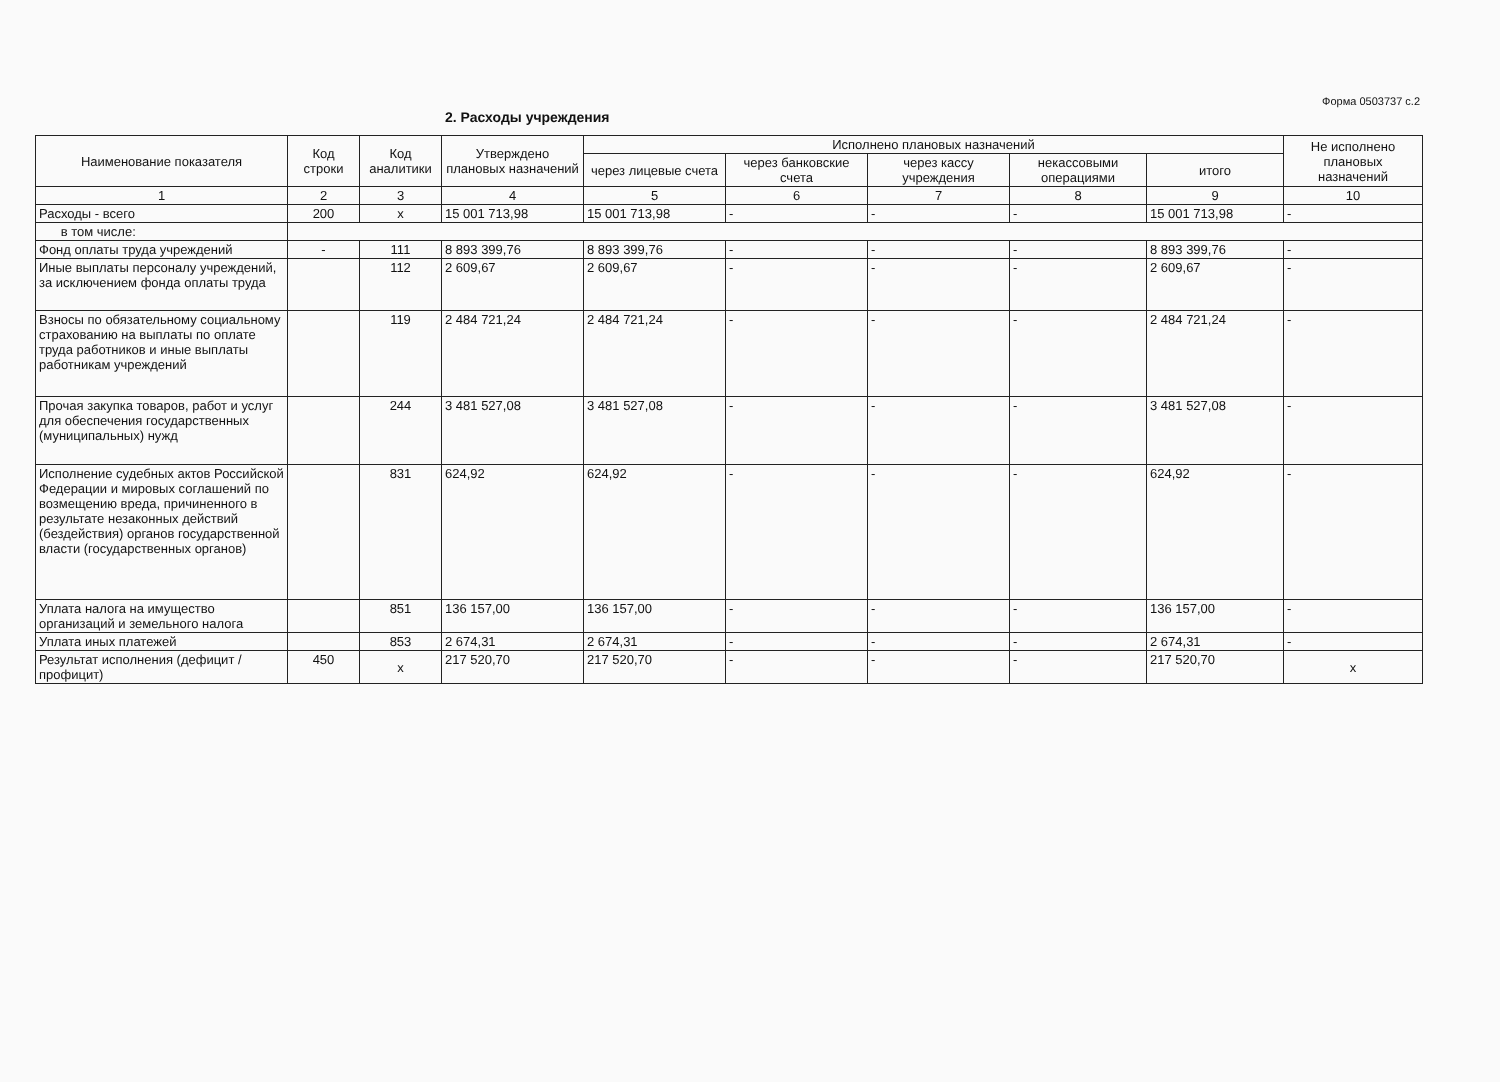Форма 0503737 с.2
2. Расходы учреждения
| Наименование показателя | Код строки | Код аналитики | Утверждено плановых назначений | Исполнено плановых назначений | | | | | Не исполнено плановых назначений |
| --- | --- | --- | --- | --- | --- | --- | --- | --- | --- |
| | | | | через лицевые счета | через банковские счета | через кассу учреждения | некассовыми операциями | итого | |
| 1 | 2 | 3 | 4 | 5 | 6 | 7 | 8 | 9 | 10 |
| Расходы - всего | 200 | x | 15 001 713,98 | 15 001 713,98 | - | - | - | 15 001 713,98 | - |
| в том числе: | | | | | | | | | |
| Фонд оплаты труда учреждений | - | 111 | 8 893 399,76 | 8 893 399,76 | - | - | - | 8 893 399,76 | - |
| Иные выплаты персоналу учреждений, за исключением фонда оплаты труда | | 112 | 2 609,67 | 2 609,67 | - | - | - | 2 609,67 | - |
| Взносы по обязательному социальному страхованию на выплаты по оплате труда работников и иные выплаты работникам учреждений | | 119 | 2 484 721,24 | 2 484 721,24 | - | - | - | 2 484 721,24 | - |
| Прочая закупка товаров, работ и услуг для обеспечения государственных (муниципальных) нужд | | 244 | 3 481 527,08 | 3 481 527,08 | - | - | - | 3 481 527,08 | - |
| Исполнение судебных актов Российской Федерации и мировых соглашений по возмещению вреда, причиненного в результате незаконных действий (бездействия) органов государственной власти (государственных органов) | | 831 | 624,92 | 624,92 | - | - | - | 624,92 | - |
| Уплата налога на имущество организаций и земельного налога | | 851 | 136 157,00 | 136 157,00 | - | - | - | 136 157,00 | - |
| Уплата иных платежей | | 853 | 2 674,31 | 2 674,31 | - | - | - | 2 674,31 | - |
| Результат исполнения (дефицит / профицит) | 450 | x | 217 520,70 | 217 520,70 | - | - | - | 217 520,70 | x |